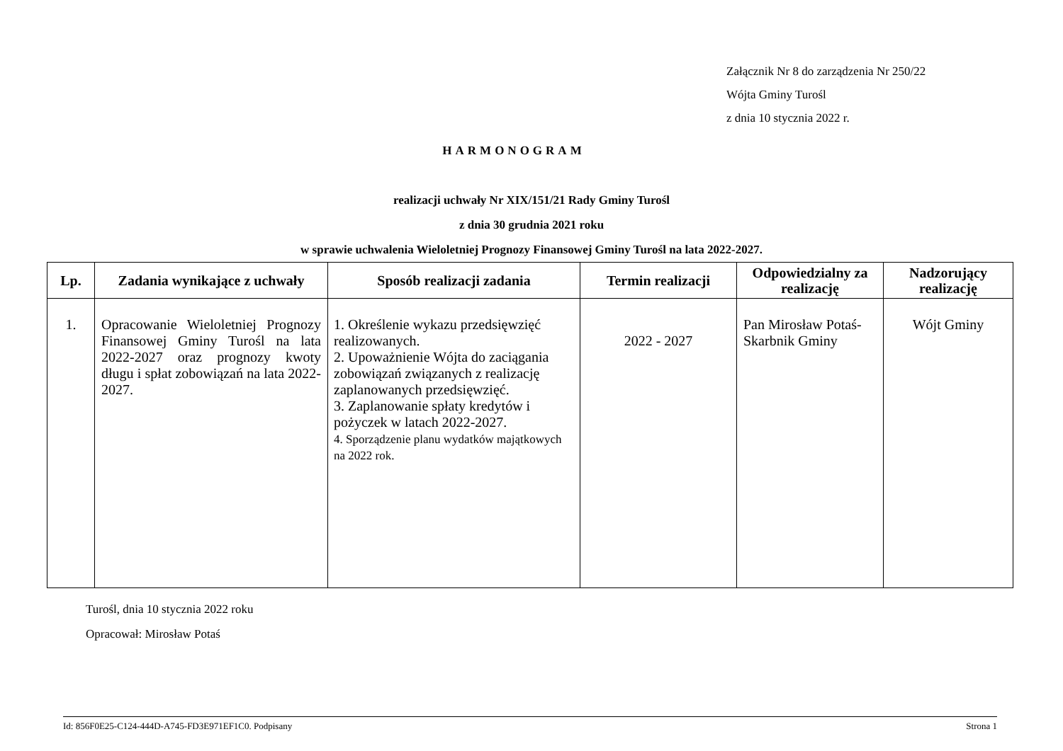Załącznik Nr 8 do zarządzenia Nr 250/22
Wójta Gminy Turośl
z dnia 10 stycznia 2022 r.
HARMONOGRAM
realizacji uchwały Nr XIX/151/21 Rady Gminy Turośl
z dnia 30 grudnia 2021 roku
w sprawie uchwalenia Wieloletniej Prognozy Finansowej Gminy Turośl na lata 2022-2027.
| Lp. | Zadania wynikające z uchwały | Sposób realizacji zadania | Termin realizacji | Odpowiedzialny za realizację | Nadzorujący realizację |
| --- | --- | --- | --- | --- | --- |
| 1. | Opracowanie Wieloletniej Prognozy Finansowej Gminy Turośl na lata 2022-2027 oraz prognozy kwoty długu i spłat zobowiązań na lata 2022-2027. | 1. Określenie wykazu przedsięwzięć realizowanych. 2. Upoważnienie Wójta do zaciągania zobowiązań związanych z realizację zaplanowanych przedsięwzięć. 3. Zaplanowanie spłaty kredytów i pożyczek w latach 2022-2027. 4. Sporządzenie planu wydatków majątkowych na 2022 rok. | 2022 - 2027 | Pan Mirosław Potaś-Skarbnik Gminy | Wójt Gminy |
Turośl, dnia 10 stycznia 2022 roku
Opracował: Mirosław Potaś
Id: 856F0E25-C124-444D-A745-FD3E971EF1C0. Podpisany Strona 1